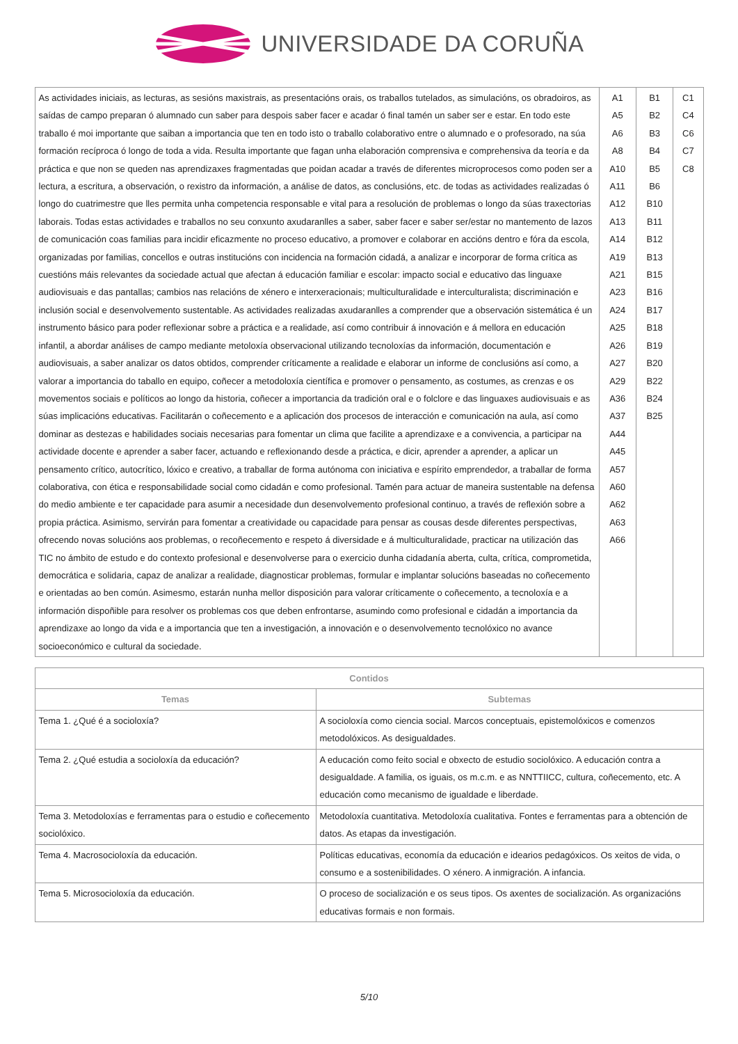UNIVERSIDADE DA CORUÑA
| As actividades iniciais, as lecturas, as sesións maxistrais, as presentacións orais, os traballos tutelados, as simulacións, os obradoiros, as saídas de campo preparan ó alumnado cun saber para despois saber facer e acadar ó final tamén un saber ser e estar. En todo este traballo é moi importante que saiban a importancia que ten en todo isto o traballo colaborativo entre o alumnado e o profesorado, na súa formación recíproca ó longo de toda a vida. Resulta importante que fagan unha elaboración comprensiva e comprehensiva da teoría e da práctica e que non se queden nas aprendizaxes fragmentadas que poidan acadar a través de diferentes microprocesos como poden ser a lectura, a escritura, a observación, o rexistro da información, a análise de datos, as conclusións, etc. de todas as actividades realizadas ó longo do cuatrimestre que lles permita unha competencia responsable e vital para a resolución de problemas o longo da súas traxectorias laborais. Todas estas actividades e traballos no seu conxunto axudaranlles a saber, saber facer e saber ser/estar no mantemento de lazos de comunicación coas familias para incidir eficazmente no proceso educativo, a promover e colaborar en accións dentro e fóra da escola, organizadas por familias, concellos e outras institucións con incidencia na formación cidadá, a analizar e incorporar de forma crítica as cuestións máis relevantes da sociedade actual que afectan á educación familiar e escolar: impacto social e educativo das linguaxe audiovisuais e das pantallas; cambios nas relacións de xénero e interxeracionais; multiculturalidade e interculturalista; discriminación e inclusión social e desenvolvemento sustentable. As actividades realizadas axudaranlles a comprender que a observación sistemática é un instrumento básico para poder reflexionar sobre a práctica e a realidade, así como contribuir á innovación e á mellora en educación infantil, a abordar análises de campo mediante metoloxía observacional utilizando tecnoloxías da información, documentación e audiovisuais, a saber analizar os datos obtidos, comprender críticamente a realidade e elaborar un informe de conclusións así como, a valorar a importancia do taballo en equipo, coñecer a metodoloxía científica e promover o pensamento, as costumes, as crenzas e os movementos sociais e políticos ao longo da historia, coñecer a importancia da tradición oral e o folclore e das linguaxes audiovisuais e as súas implicacións educativas. Facilitarán o coñecemento e a aplicación dos procesos de interacción e comunicación na aula, así como dominar as destezas e habilidades sociais necesarias para fomentar un clima que facilite a aprendizaxe e a convivencia, a participar na actividade docente e aprender a saber facer, actuando e reflexionando desde a práctica, e dicir, aprender a aprender, a aplicar un pensamento crítico, autocrítico, lóxico e creativo, a traballar de forma autónoma con iniciativa e espírito emprendedor, a traballar de forma colaborativa, con ética e responsabilidade social como cidadán e como profesional. Tamén para actuar de maneira sustentable na defensa do medio ambiente e ter capacidade para asumir a necesidade dun desenvolvemento profesional continuo, a través de reflexión sobre a propia práctica. Asimismo, servirán para fomentar a creatividade ou capacidade para pensar as cousas desde diferentes perspectivas, ofrecendo novas solucións aos problemas, o recoñecemento e respeto á diversidade e á multiculturalidade, practicar na utilización das TIC no ámbito de estudo e do contexto profesional e desenvolverse para o exercicio dunha cidadanía aberta, culta, crítica, comprometida, democrática e solidaria, capaz de analizar a realidade, diagnosticar problemas, formular e implantar solucións baseadas no coñecemento e orientadas ao ben común. Asimesmo, estarán nunha mellor disposición para valorar críticamente o coñecemento, a tecnoloxía e a información dispoñible para resolver os problemas cos que deben enfrontarse, asumindo como profesional e cidadán a importancia da aprendizaxe ao longo da vida e a importancia que ten a investigación, a innovación e o desenvolvemento tecnolóxico no avance socioeconómico e cultural da sociedade. | A1 A5 A6 A8 A10 A11 A12 A13 A14 A19 A21 A23 A24 A25 A26 A27 A29 A36 A37 A44 A45 A57 A60 A62 A63 A66 | B1 B2 B3 B4 B5 B6 B10 B11 B12 B13 B15 B16 B17 B18 B19 B20 B22 B24 B25 | C1 C4 C6 C7 C8 |
| Contidos | |
| --- | --- |
| Temas | Subtemas |
| Tema 1. ¿Qué é a socioloxía? | A socioloxía como ciencia social. Marcos conceptuais, epistemolóxicos e comenzos metodolóxicos. As desigualdades. |
| Tema 2. ¿Qué estudia a socioloxía da educación? | A educación como feito social e obxecto de estudio sociolóxico. A educación contra a desigualdade. A familia, os iguais, os m.c.m. e as NNTTIICC, cultura, coñecemento, etc. A educación como mecanismo de igualdade e liberdade. |
| Tema 3. Metodoloxías e ferramentas para o estudio e coñecemento sociolóxico. | Metodoloxía cuantitativa. Metodoloxía cualitativa. Fontes e ferramentas para a obtención de datos. As etapas da investigación. |
| Tema 4. Macrosocioloxía da educación. | Políticas educativas, economía da educación e idearios pedagóxicos. Os xeitos de vida, o consumo e a sostenibilidades. O xénero. A inmigración. A infancia. |
| Tema 5. Microsocioloxía da educación. | O proceso de socialización e os seus tipos. Os axentes de socialización. As organizacións educativas formais e non formais. |
5/10